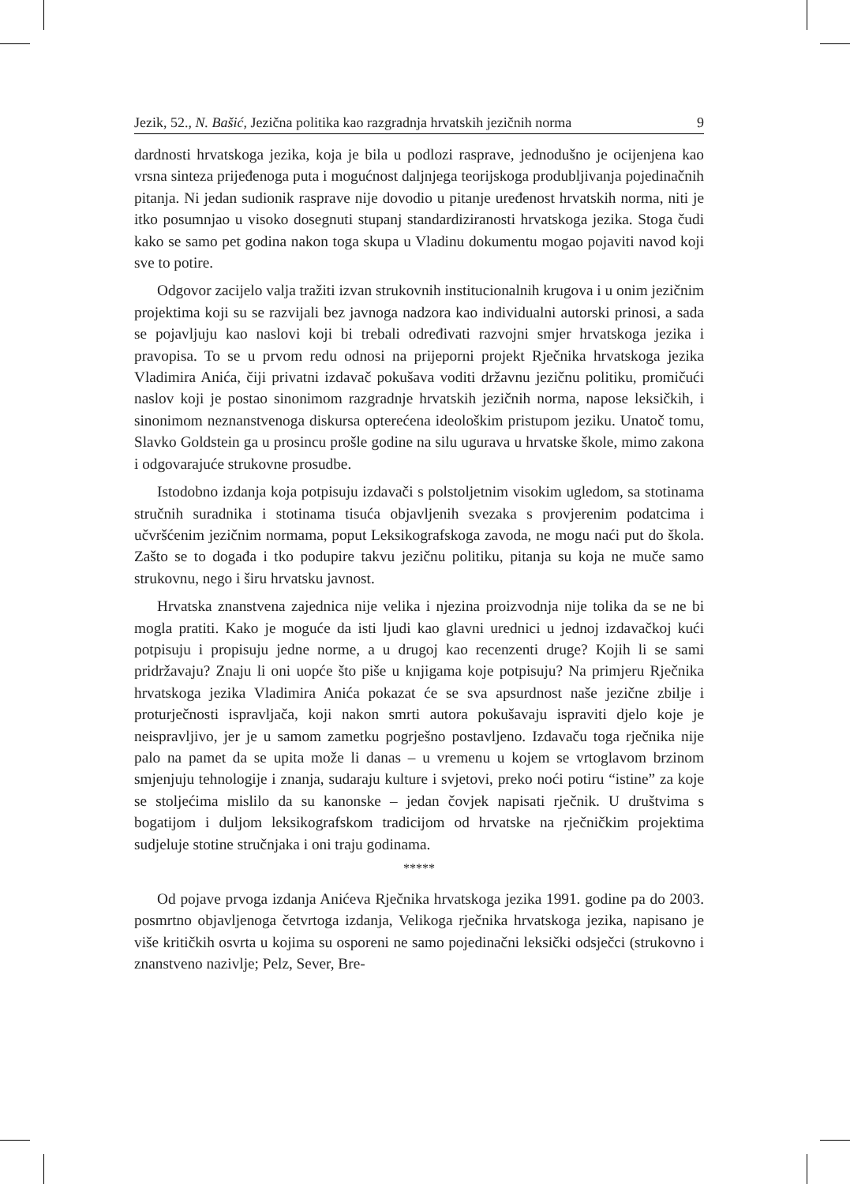Jezik, 52., N. Bašić, Jezična politika kao razgradnja hrvatskih jezičnih norma 9
dardnosti hrvatskoga jezika, koja je bila u podlozi rasprave, jednodušno je ocijenjena kao vrsna sinteza prijeđenoga puta i mogućnost daljnjega teorijskoga produbljivanja pojedinačnih pitanja. Ni jedan sudionik rasprave nije dovodio u pitanje uređenost hrvatskih norma, niti je itko posumnjao u visoko dosegnuti stupanj standardiziranosti hrvatskoga jezika. Stoga čudi kako se samo pet godina nakon toga skupa u Vladinu dokumentu mogao pojaviti navod koji sve to potire.
Odgovor zacijelo valja tražiti izvan strukovnih institucionalnih krugova i u onim jezičnim projektima koji su se razvijali bez javnoga nadzora kao individualni autorski prinosi, a sada se pojavljuju kao naslovi koji bi trebali određivati razvojni smjer hrvatskoga jezika i pravopisa. To se u prvom redu odnosi na prijeporni projekt Rječnika hrvatskoga jezika Vladimira Anića, čiji privatni izdavač pokušava voditi državnu jezičnu politiku, promičući naslov koji je postao sinonimom razgradnje hrvatskih jezičnih norma, napose leksičkih, i sinonimom neznanstvenoga diskursa opterećena ideološkim pristupom jeziku. Unatoč tomu, Slavko Goldstein ga u prosincu prošle godine na silu ugurava u hrvatske škole, mimo zakona i odgovarajuće strukovne prosudbe.
Istodobno izdanja koja potpisuju izdavači s polstoljetnim visokim ugledom, sa stotinama stručnih suradnika i stotinama tisuća objavljenih svezaka s provjerenim podatcima i učvršćenim jezičnim normama, poput Leksikografskoga zavoda, ne mogu naći put do škola. Zašto se to događa i tko podupire takvu jezičnu politiku, pitanja su koja ne muče samo strukovnu, nego i širu hrvatsku javnost.
Hrvatska znanstvena zajednica nije velika i njezina proizvodnja nije tolika da se ne bi mogla pratiti. Kako je moguće da isti ljudi kao glavni urednici u jednoj izdavačkoj kući potpisuju i propisuju jedne norme, a u drugoj kao recenzenti druge? Kojih li se sami pridržavaju? Znaju li oni uopće što piše u knjigama koje potpisuju? Na primjeru Rječnika hrvatskoga jezika Vladimira Anića pokazat će se sva apsurdnost naše jezične zbilje i proturječnosti ispravljača, koji nakon smrti autora pokušavaju ispraviti djelo koje je neispravljivo, jer je u samom zametku pogrješno postavljeno. Izdavaču toga rječnika nije palo na pamet da se upita može li danas – u vremenu u kojem se vrtoglavom brzinom smjenjuju tehnologije i znanja, sudaraju kulture i svjetovi, preko noći potiru “istine” za koje se stoljećima mislilo da su kanonske – jedan čovjek napisati rječnik. U društvima s bogatijom i duljom leksikografskom tradicijom od hrvatske na rječničkim projektima sudjeluje stotine stručnjaka i oni traju godinama.
*****
Od pojave prvoga izdanja Anićeva Rječnika hrvatskoga jezika 1991. godine pa do 2003. posmrtno objavljenoga četvrtoga izdanja, Velikoga rječnika hrvatskoga jezika, napisano je više kritičkih osvrta u kojima su osporeni ne samo pojedinačni leksički odsječci (strukovno i znanstveno nazivlje; Pelz, Sever, Bre-